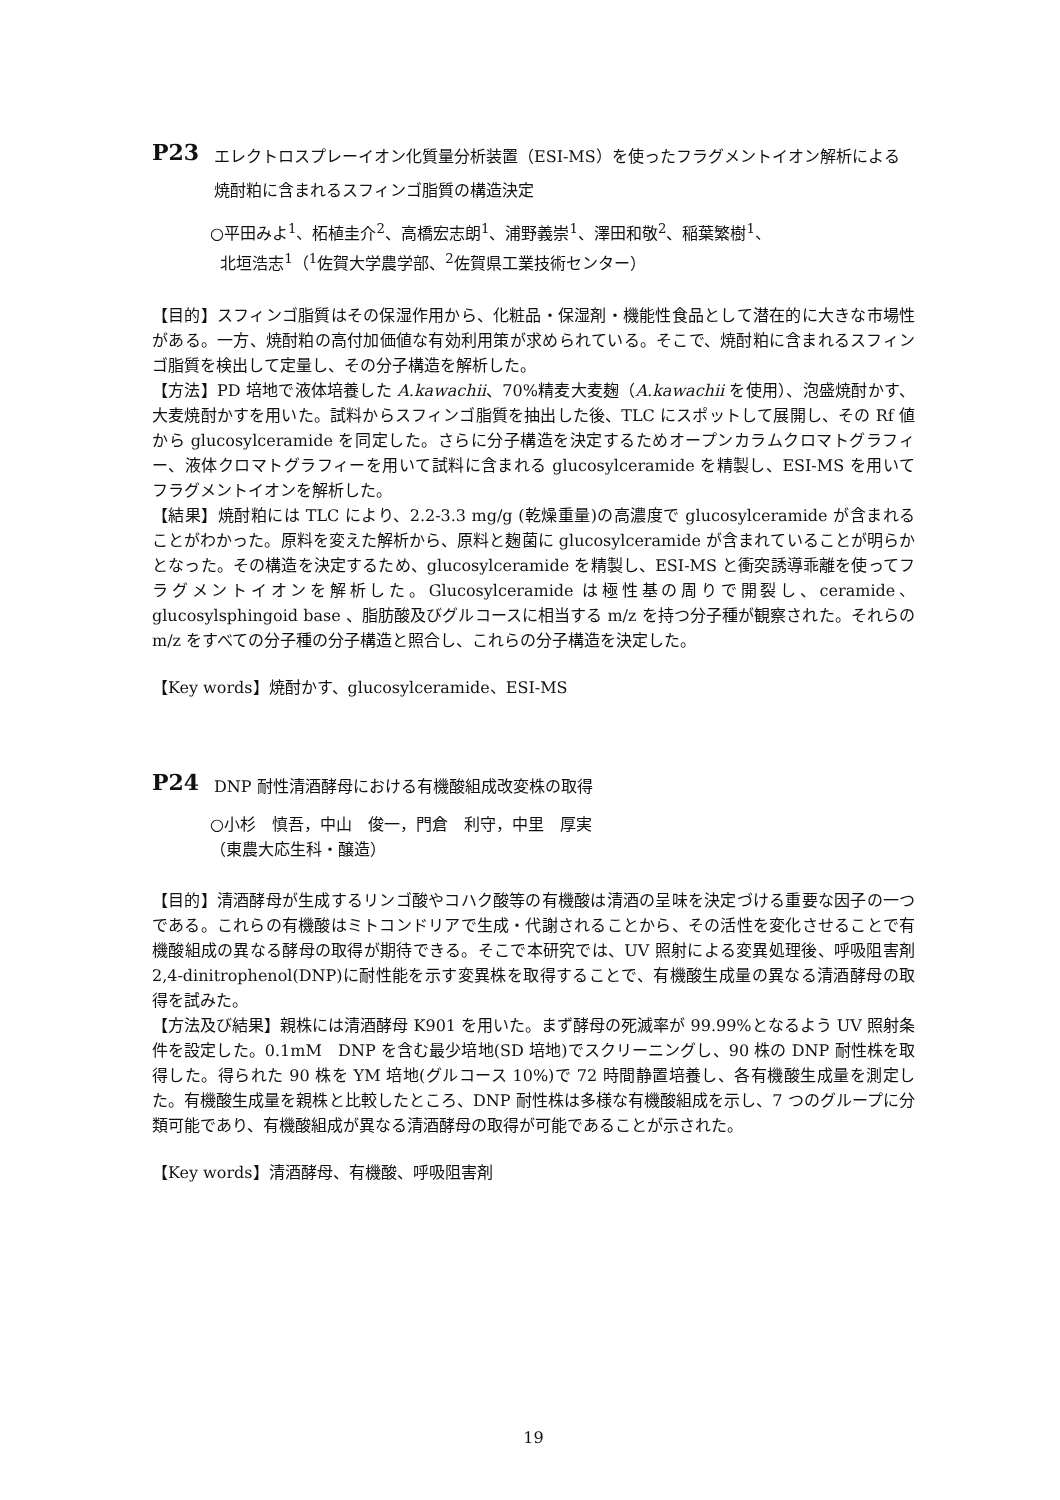P23
エレクトロスプレーイオン化質量分析装置（ESI-MS）を使ったフラグメントイオン解析による焼酎粕に含まれるスフィンゴ脂質の構造決定
○平田みよ<sup>1</sup>、柘植圭介<sup>2</sup>、高橋宏志朗<sup>1</sup>、浦野義崇<sup>1</sup>、澤田和敬<sup>2</sup>、稲葉繁樹<sup>1</sup>、
北垣浩志<sup>1</sup>（<sup>1</sup>佐賀大学農学部、<sup>2</sup>佐賀県工業技術センター）
【目的】スフィンゴ脂質はその保湿作用から、化粧品・保湿剤・機能性食品として潜在的に大きな市場性がある。一方、焼酎粕の高付加価値な有効利用策が求められている。そこで、焼酎粕に含まれるスフィンゴ脂質を検出して定量し、その分子構造を解析した。
【方法】PD 培地で液体培養した A.kawachii、70%精麦大麦麹（A.kawachii を使用）、泡盛焼酎かす、大麦焼酎かすを用いた。試料からスフィンゴ脂質を抽出した後、TLC にスポットして展開し、その Rf 値から glucosylceramide を同定した。さらに分子構造を決定するためオープンカラムクロマトグラフィー、液体クロマトグラフィーを用いて試料に含まれる glucosylceramide を精製し、ESI-MS を用いてフラグメントイオンを解析した。
【結果】焼酎粕には TLC により、2.2-3.3 mg/g (乾燥重量)の高濃度で glucosylceramide が含まれることがわかった。原料を変えた解析から、原料と麹菌に glucosylceramide が含まれていることが明らかとなった。その構造を決定するため、glucosylceramide を精製し、ESI-MS と衝突誘導乖離を使ってフラグメントイオンを解析した。Glucosylceramide は極性基の周りで開裂し、ceramide、glucosylsphingoid base 、脂肪酸及びグルコースに相当する m/z を持つ分子種が観察された。それらの m/z をすべての分子種の分子構造と照合し、これらの分子構造を決定した。
【Key words】焼酎かす、glucosylceramide、ESI-MS
P24
DNP 耐性清酒酵母における有機酸組成改変株の取得
○小杉　慎吾，中山　俊一，門倉　利守，中里　厚実
（東農大応生科・醸造）
【目的】清酒酵母が生成するリンゴ酸やコハク酸等の有機酸は清酒の呈味を決定づける重要な因子の一つである。これらの有機酸はミトコンドリアで生成・代謝されることから、その活性を変化させることで有機酸組成の異なる酵母の取得が期待できる。そこで本研究では、UV 照射による変異処理後、呼吸阻害剤 2,4-dinitrophenol(DNP)に耐性能を示す変異株を取得することで、有機酸生成量の異なる清酒酵母の取得を試みた。
【方法及び結果】親株には清酒酵母 K901 を用いた。まず酵母の死滅率が 99.99%となるよう UV 照射条件を設定した。0.1mM　DNP を含む最少培地(SD 培地)でスクリーニングし、90 株の DNP 耐性株を取得した。得られた 90 株を YM 培地(グルコース 10%)で 72 時間静置培養し、各有機酸生成量を測定した。有機酸生成量を親株と比較したところ、DNP 耐性株は多様な有機酸組成を示し、7 つのグループに分類可能であり、有機酸組成が異なる清酒酵母の取得が可能であることが示された。
【Key words】清酒酵母、有機酸、呼吸阻害剤
19